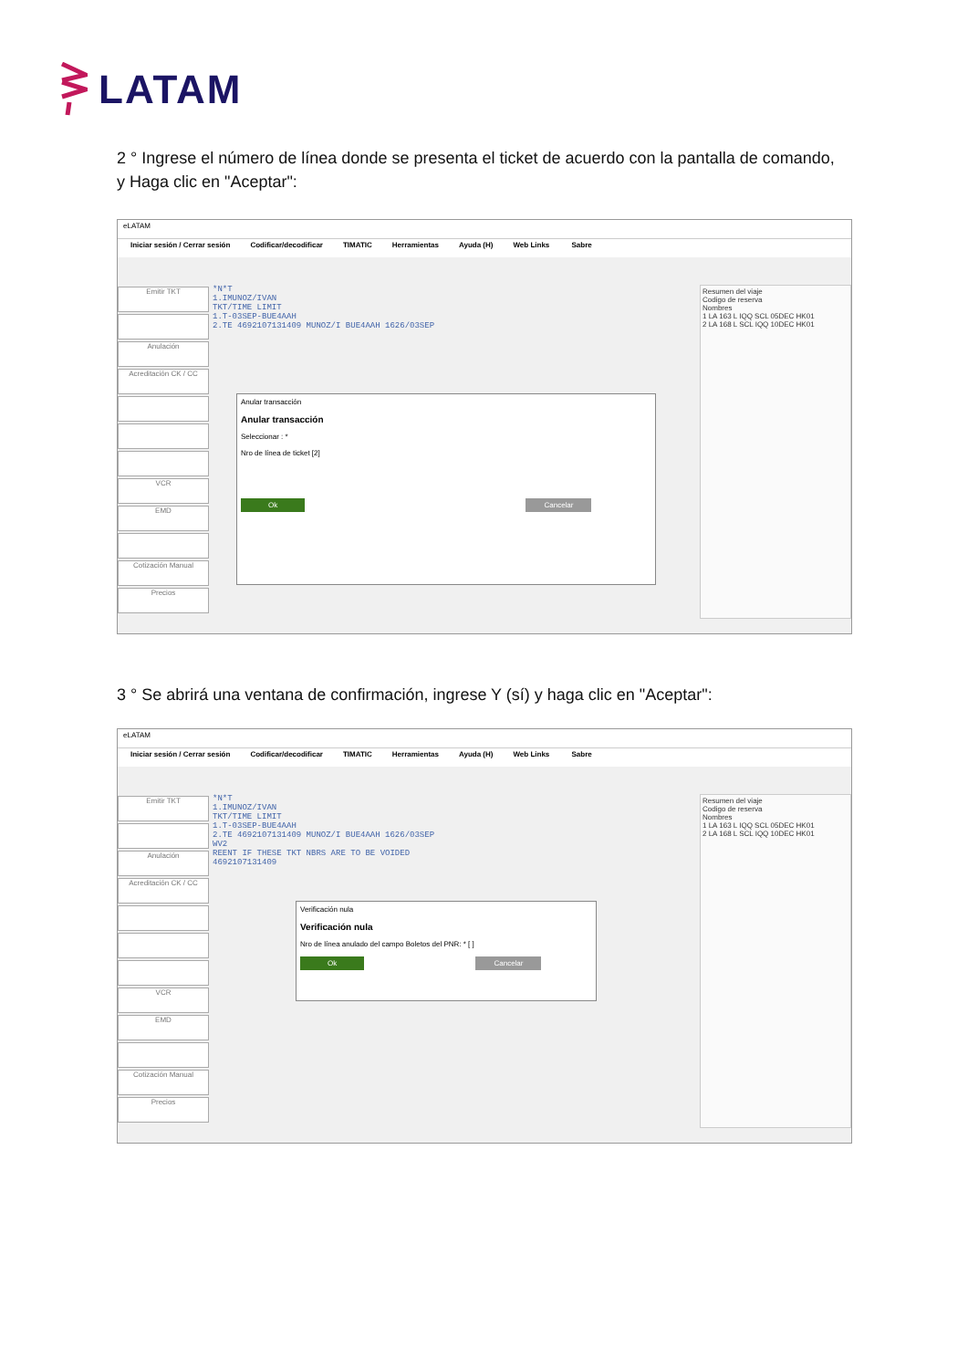LATAM
2 ° Ingrese el número de línea donde se presenta el ticket de acuerdo con la pantalla de comando, y Haga clic en "Aceptar":
eLATAM
Iniciar sesión / Cerrar sesión Codificar/decodificar TIMATIC Herramientas Ayuda (H) Web Links Sabre
Emitir TKT
Anulación
Acreditación CK / CC
VCR
EMD
Cotización Manual
Precios
*N*T
1.IMUNOZ/IVAN
TKT/TIME LIMIT
1.T-03SEP-BUE4AAH
2.TE 4692107131409 MUNOZ/I BUE4AAH 1626/03SEP
Resumen del viaje
Codigo de reserva
Nombres
1 LA 163 L IQQ SCL 05DEC HK01
2 LA 168 L SCL IQQ 10DEC HK01
Anular transacción
Anular transacción
Seleccionar : *
Nro de línea de ticket [2]
Ok Cancelar
3 ° Se abrirá una ventana de confirmación, ingrese Y (sí) y haga clic en "Aceptar":
eLATAM
Iniciar sesión / Cerrar sesión Codificar/decodificar TIMATIC Herramientas Ayuda (H) Web Links Sabre
Emitir TKT
Anulación
Acreditación CK / CC
VCR
EMD
Cotización Manual
Precios
*N*T
1.IMUNOZ/IVAN
TKT/TIME LIMIT
1.T-03SEP-BUE4AAH
2.TE 4692107131409 MUNOZ/I BUE4AAH 1626/03SEP
WV2
REENT IF THESE TKT NBRS ARE TO BE VOIDED
4692107131409
Resumen del viaje
Codigo de reserva
Nombres
1 LA 163 L IQQ SCL 05DEC HK01
2 LA 168 L SCL IQQ 10DEC HK01
Verificación nula
Verificación nula
Nro de línea anulado del campo Boletos del PNR: * [ ]
Ok Cancelar